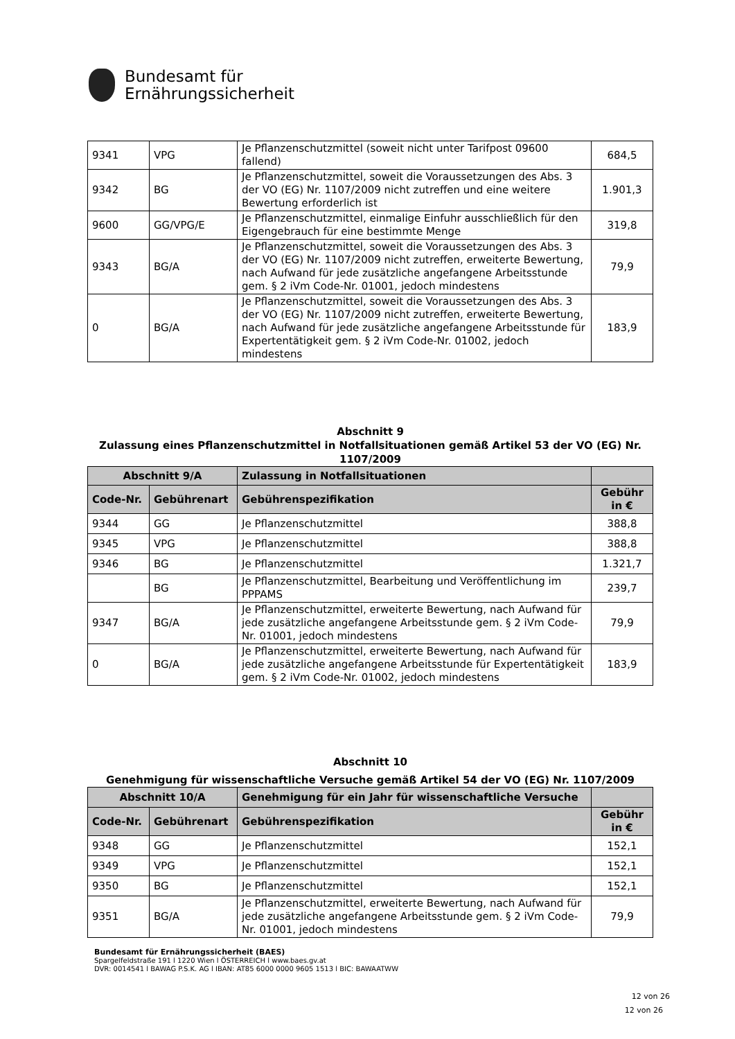Bundesamt für
Ernährungssicherheit
| 9341 | VPG | Je Pflanzenschutzmittel (soweit nicht unter Tarifpost 09600 fallend) | 684,5 |
| 9342 | BG | Je Pflanzenschutzmittel, soweit die Voraussetzungen des Abs. 3 der VO (EG) Nr. 1107/2009 nicht zutreffen und eine weitere Bewertung erforderlich ist | 1.901,3 |
| 9600 | GG/VPG/E | Je Pflanzenschutzmittel, einmalige Einfuhr ausschließlich für den Eigengebrauch für eine bestimmte Menge | 319,8 |
| 9343 | BG/A | Je Pflanzenschutzmittel, soweit die Voraussetzungen des Abs. 3 der VO (EG) Nr. 1107/2009 nicht zutreffen, erweiterte Bewertung, nach Aufwand für jede zusätzliche angefangene Arbeitsstunde gem. § 2 iVm Code-Nr. 01001, jedoch mindestens | 79,9 |
| 0 | BG/A | Je Pflanzenschutzmittel, soweit die Voraussetzungen des Abs. 3 der VO (EG) Nr. 1107/2009 nicht zutreffen, erweiterte Bewertung, nach Aufwand für jede zusätzliche angefangene Arbeitsstunde für Expertentätigkeit gem. § 2 iVm Code-Nr. 01002, jedoch mindestens | 183,9 |
Abschnitt 9
Zulassung eines Pflanzenschutzmittel in Notfallsituationen gemäß Artikel 53 der VO (EG) Nr. 1107/2009
| Abschnitt 9/A | | Zulassung in Notfallsituationen | |
| --- | --- | --- | --- |
| Code-Nr. | Gebührenart | Gebührenspezifikation | Gebühr in € |
| 9344 | GG | Je Pflanzenschutzmittel | 388,8 |
| 9345 | VPG | Je Pflanzenschutzmittel | 388,8 |
| 9346 | BG | Je Pflanzenschutzmittel | 1.321,7 |
| | BG | Je Pflanzenschutzmittel, Bearbeitung und Veröffentlichung im PPPAMS | 239,7 |
| 9347 | BG/A | Je Pflanzenschutzmittel, erweiterte Bewertung, nach Aufwand für jede zusätzliche angefangene Arbeitsstunde gem. § 2 iVm Code-Nr. 01001, jedoch mindestens | 79,9 |
| 0 | BG/A | Je Pflanzenschutzmittel, erweiterte Bewertung, nach Aufwand für jede zusätzliche angefangene Arbeitsstunde für Expertentätigkeit gem. § 2 iVm Code-Nr. 01002, jedoch mindestens | 183,9 |
Abschnitt 10
Genehmigung für wissenschaftliche Versuche gemäß Artikel 54 der VO (EG) Nr. 1107/2009
| Abschnitt 10/A | | Genehmigung für ein Jahr für wissenschaftliche Versuche | |
| --- | --- | --- | --- |
| Code-Nr. | Gebührenart | Gebührenspezifikation | Gebühr in € |
| 9348 | GG | Je Pflanzenschutzmittel | 152,1 |
| 9349 | VPG | Je Pflanzenschutzmittel | 152,1 |
| 9350 | BG | Je Pflanzenschutzmittel | 152,1 |
| 9351 | BG/A | Je Pflanzenschutzmittel, erweiterte Bewertung, nach Aufwand für jede zusätzliche angefangene Arbeitsstunde gem. § 2 iVm Code-Nr. 01001, jedoch mindestens | 79,9 |
Bundesamt für Ernährungssicherheit (BAES)
Spargelfeldstraße 191 l 1220 Wien l ÖSTERREICH l www.baes.gv.at
DVR: 0014541 l BAWAG P.S.K. AG l IBAN: AT85 6000 0000 9605 1513 l BIC: BAWAATWW
12 von 26
12 von 26